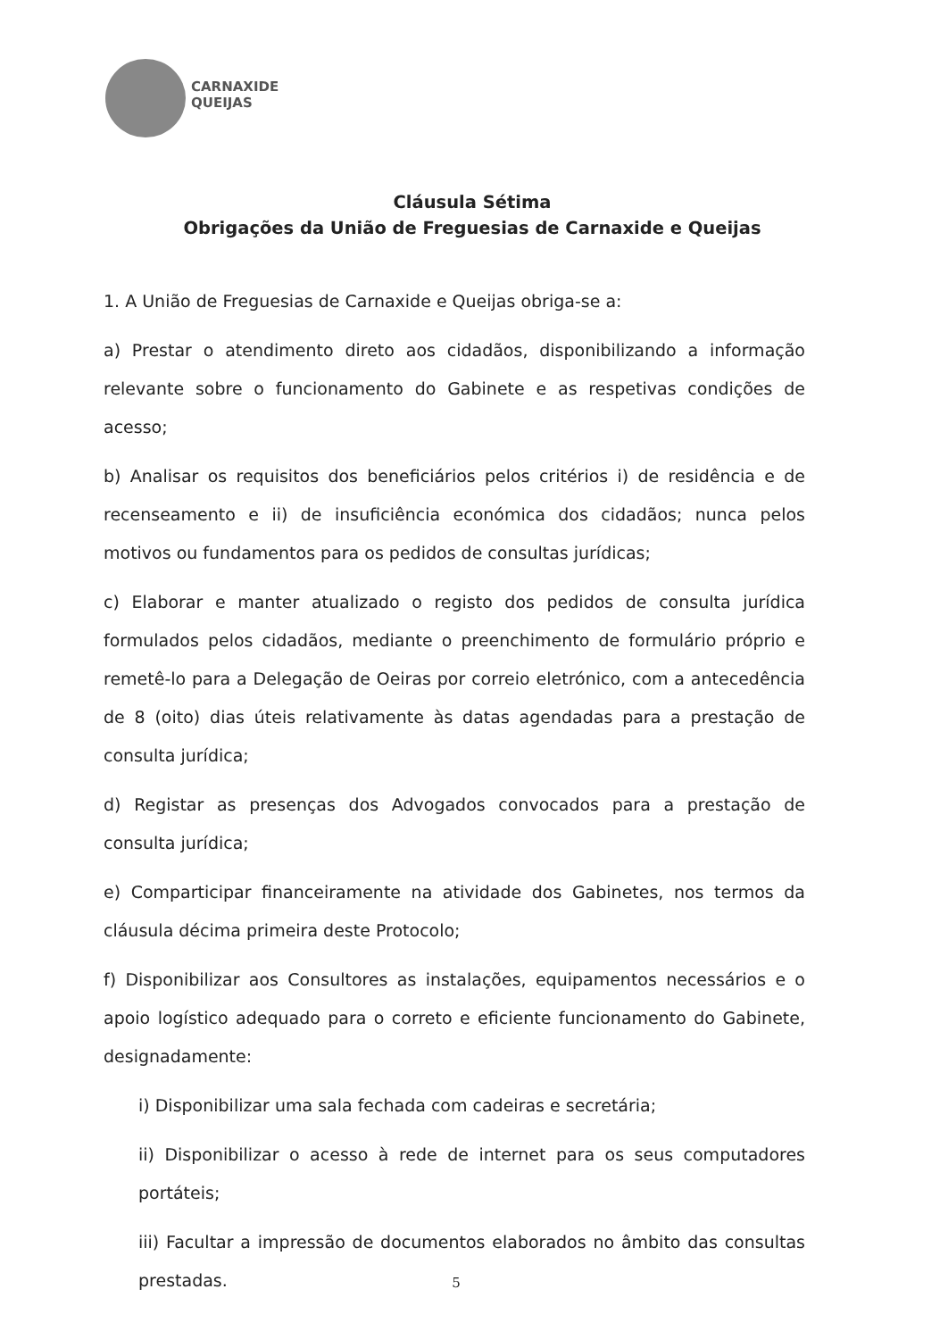CARNAXIDE
QUEIJAS
Cláusula Sétima
Obrigações da União de Freguesias de Carnaxide e Queijas
1. A União de Freguesias de Carnaxide e Queijas obriga-se a:
a) Prestar o atendimento direto aos cidadãos, disponibilizando a informação relevante sobre o funcionamento do Gabinete e as respetivas condições de acesso;
b) Analisar os requisitos dos beneficiários pelos critérios i) de residência e de recenseamento e ii) de insuficiência económica dos cidadãos; nunca pelos motivos ou fundamentos para os pedidos de consultas jurídicas;
c) Elaborar e manter atualizado o registo dos pedidos de consulta jurídica formulados pelos cidadãos, mediante o preenchimento de formulário próprio e remetê-lo para a Delegação de Oeiras por correio eletrónico, com a antecedência de 8 (oito) dias úteis relativamente às datas agendadas para a prestação de consulta jurídica;
d) Registar as presenças dos Advogados convocados para a prestação de consulta jurídica;
e) Comparticipar financeiramente na atividade dos Gabinetes, nos termos da cláusula décima primeira deste Protocolo;
f) Disponibilizar aos Consultores as instalações, equipamentos necessários e o apoio logístico adequado para o correto e eficiente funcionamento do Gabinete, designadamente:
i) Disponibilizar uma sala fechada com cadeiras e secretária;
ii) Disponibilizar o acesso à rede de internet para os seus computadores portáteis;
iii) Facultar a impressão de documentos elaborados no âmbito das consultas prestadas.
5